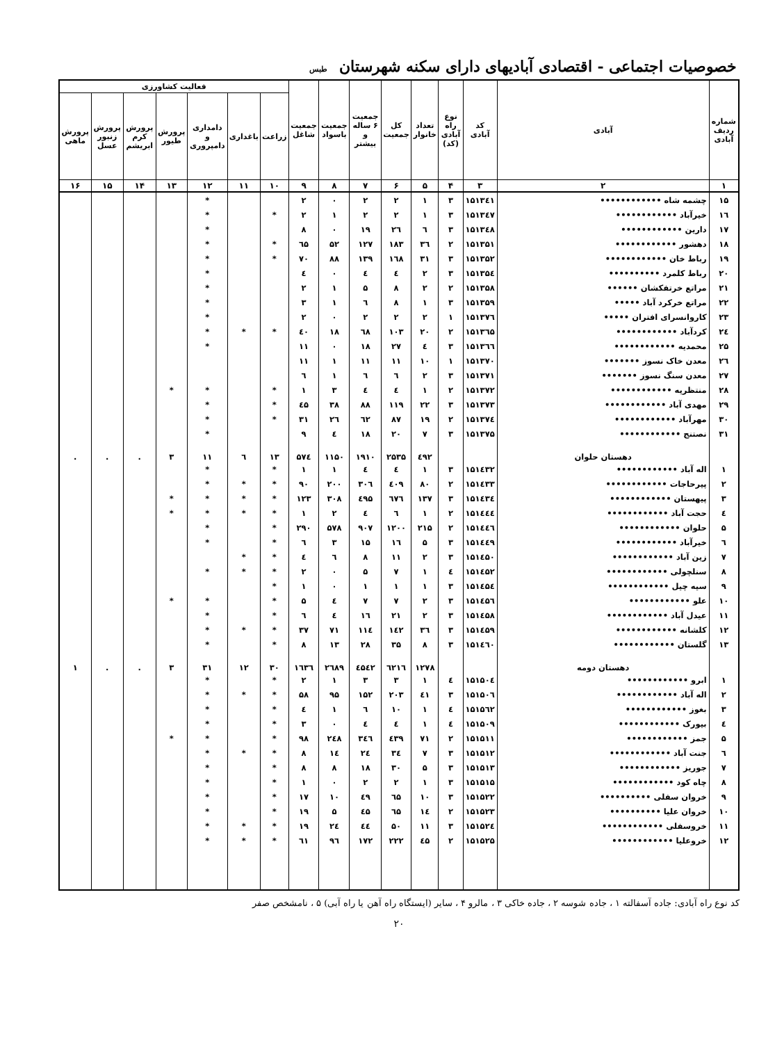خصوصیات اجتماعی - اقتصادی آبادیهای دارای سکنه شهرستان طبس
| شماره ردیف آبادی | آبادی | کد آبادی | نوع راه آبادی (کد) | تعداد خانوار | کل جمعیت | جمعیت ۶ ساله و بیشتر | جمعیت باسواد | جمعیت شاغل | فعالیت کشاورزی | | | | | | |
| --- | --- | --- | --- | --- | --- | --- | --- | --- | --- | --- | --- | --- | --- | --- | --- |
| | | | | | | | | | زراعت | باغداری | دامداری و دامپروری | پرورش طیور | پرورش کرم ابریشم | پرورش زنبور عسل | پرورش ماهی |
| ۱ | ۲ | ۳ | ۴ | ۵ | ۶ | ۷ | ۸ | ۹ | ۱۰ | ۱۱ | ۱۲ | ۱۳ | ۱۴ | ۱۵ | ۱۶ |
| ۱۵ | چشمه شاه •••••••••••• | ۱۵۱۳٤۱ | ۳ | ۱ | ۲ | ۲ | ٠ | ۲ | | | * | | | | |
| ۱٦ | خیرآباد •••••••••••• | ۱۵۱۳٤۷ | ۳ | ۱ | ۲ | ۲ | ۱ | ۲ | * | | * | | | | |
| ۱۷ | دارین •••••••••••• | ۱۵۱۳٤۸ | ۳ | ٦ | ۲٦ | ۱۹ | ٠ | ۸ | | | * | | | | |
| ۱۸ | دهشور •••••••••••• | ۱۵۱۳۵۱ | ۲ | ۳٦ | ۱۸۳ | ۱۲۷ | ۵۲ | ٦۵ | * | | * | | | | |
| ۱۹ | رباط خان •••••••••••• | ۱۵۱۳۵۲ | ۳ | ۳۱ | ۱٦۸ | ۱۳۹ | ۸۸ | ۷٠ | * | | * | | | | |
| ۲٠ | رباط کلمرد •••••••••• | ۱۵۱۳۵٤ | ۳ | ۲ | ٤ | ٤ | ٠ | ٤ | | | * | | | | |
| ۲۱ | مراتع خرتفکشان •••••• | ۱۵۱۳۵۸ | ۲ | ۲ | ۸ | ۵ | ۱ | ۲ | | | * | | | | |
| ۲۲ | مراتع خرکرد آباد ••••• | ۱۵۱۳۵۹ | ۳ | ۱ | ۸ | ٦ | ۱ | ۳ | | | * | | | | |
| ۲۳ | کاروانسرای افتران ••••• | ۱۵۱۳۷٦ | ۱ | ۲ | ۲ | ۲ | ٠ | ۲ | | | * | | | | |
| ۲٤ | کردآباد •••••••••••• | ۱۵۱۳٦۵ | ۲ | ۲٠ | ۱٠۳ | ٦۸ | ۱۸ | ٤٠ | * | * | * | | | | |
| ۲۵ | محمدیه •••••••••••• | ۱۵۱۳٦٦ | ۳ | ٤ | ۲۷ | ۱۸ | ٠ | ۱۱ | | | * | | | | |
| ۲٦ | معدن خاک نسوز ••••••• | ۱۵۱۳۷٠ | ۱ | ۱٠ | ۱۱ | ۱۱ | ۱ | ۱۱ | | | | | | | |
| ۲۷ | معدن سنگ نسوز ••••••• | ۱۵۱۳۷۱ | ۳ | ۲ | ٦ | ٦ | ۱ | ٦ | | | | | | | |
| ۲۸ | منتظریه •••••••••••• | ۱۵۱۳۷۲ | ۲ | ۱ | ٤ | ٤ | ۳ | ۱ | * | | * | * | | | |
| ۲۹ | مهدی آباد •••••••••••• | ۱۵۱۳۷۳ | ۳ | ۲۲ | ۱۱۹ | ۸۸ | ۳۸ | ٤۵ | * | | * | | | | |
| ۳٠ | مهرآباد •••••••••••• | ۱۵۱۳۷٤ | ۲ | ۱۹ | ۸۷ | ٦۲ | ۲٦ | ۳۱ | * | | * | | | | |
| ۳۱ | نصتنج •••••••••••• | ۱۵۱۳۷۵ | ۳ | ۷ | ۲٠ | ۱۸ | ٤ | ۹ | | | * | | | | |
| | دهستان حلوان | | | ٤۹۲ | ۲۵۳۵ | ۱۹۱٠ | ۱۱۵٠ | ۵۷٤ | ۱۳ | ٦ | ۱۱ | ۳ | . | . | . |
| ۱ | اله آباد •••••••••••• | ۱۵۱٤۳۲ | ۳ | ۱ | ٤ | ٤ | ۱ | ۱ | * | | * | | | | |
| ۲ | پیرحاجات •••••••••••• | ۱۵۱٤۳۳ | ۲ | ۸٠ | ٤٠۹ | ۳٠٦ | ۲٠٠ | ۹٠ | * | * | * | | | | |
| ۳ | پیهستان •••••••••••• | ۱۵۱٤۳٤ | ۳ | ۱۳۷ | ٦۷٦ | ٤۹۵ | ۳٠۸ | ۱۲۳ | * | * | * | * | | | |
| ٤ | حجت آباد •••••••••••• | ۱۵۱٤٤٤ | ۲ | ۱ | ٦ | ٤ | ۲ | ۱ | * | * | * | * | | | |
| ۵ | حلوان •••••••••••• | ۱۵۱٤٤٦ | ۲ | ۲۱۵ | ۱۲٠٠ | ۹٠۷ | ۵۷۸ | ۲۹٠ | * | | * | | | | |
| ٦ | خیرآباد •••••••••••• | ۱۵۱٤٤۹ | ۳ | ۵ | ۱٦ | ۱۵ | ۳ | ٦ | * | | * | | | | |
| ۷ | زین آباد •••••••••••• | ۱۵۱٤۵٠ | ۳ | ۲ | ۱۱ | ۸ | ٦ | ٤ | * | * | | | | | |
| ۸ | سنلچولی •••••••••••• | ۱۵۱٤۵۲ | ٤ | ۱ | ۷ | ۵ | ٠ | ۲ | * | * | * | | | | |
| ۹ | سیه چیل •••••••••••• | ۱۵۱٤۵٤ | ۳ | ۱ | ۱ | ۱ | ٠ | ۱ | * | | | | | | |
| ۱٠ | علو •••••••••••• | ۱۵۱٤۵٦ | ۳ | ۲ | ۷ | ۷ | ٤ | ۵ | * | | * | * | | | |
| ۱۱ | عیدل آباد •••••••••••• | ۱۵۱٤۵۸ | ۳ | ۲ | ۲۱ | ۱٦ | ٤ | ٦ | * | | * | | | | |
| ۱۲ | کلشانه •••••••••••• | ۱۵۱٤۵۹ | ۳ | ۳٦ | ۱٤۲ | ۱۱٤ | ۷۱ | ۳۷ | * | * | * | | | | |
| ۱۳ | گلستان •••••••••••• | ۱۵۱٤٦٠ | ۳ | ۸ | ۳۵ | ۲۸ | ۱۳ | ۸ | * | | * | | | | |
| | دهستان دومه | | | ۱۲۷۸ | ٦۲۱٦ | ٤۵٤۲ | ۲٦۸۹ | ۱٦۳٦ | ۳٠ | ۱۲ | ۳۱ | ۳ | . | . | ۱ |
| ۱ | ابرو •••••••••••• | ۱۵۱۵٠٤ | ٤ | ۱ | ۳ | ۳ | ۱ | ۲ | * | | * | | | | |
| ۲ | اله آباد •••••••••••• | ۱۵۱۵٠٦ | ۳ | ٤۱ | ۲٠۳ | ۱۵۲ | ۹۵ | ۵۸ | * | * | * | | | | |
| ۳ | بغوز •••••••••••• | ۱۵۱۵٦۲ | ٤ | ۱ | ۱٠ | ٦ | ۱ | ٤ | * | | * | | | | |
| ٤ | بیورک •••••••••••• | ۱۵۱۵٠۹ | ٤ | ۱ | ٤ | ٤ | ٠ | ۳ | * | | * | | | | |
| ۵ | جمز •••••••••••• | ۱۵۱۵۱۱ | ۲ | ۷۱ | ٤۳۹ | ۳٤٦ | ۲٤۸ | ۹۸ | * | | * | * | | | |
| ٦ | جنت آباد •••••••••••• | ۱۵۱۵۱۲ | ۳ | ۷ | ۳٤ | ۲٤ | ۱٤ | ۸ | * | * | * | | | | |
| ۷ | جوریز •••••••••••• | ۱۵۱۵۱۳ | ۳ | ۵ | ۳٠ | ۱۸ | ۸ | ۸ | * | | * | | | | |
| ۸ | چاه کود •••••••••••• | ۱۵۱۵۱۵ | ۳ | ۱ | ۲ | ۲ | ٠ | ۱ | * | | * | | | | |
| ۹ | خروان سفلی •••••••••• | ۱۵۱۵۲۲ | ۳ | ۱٠ | ٦۵ | ٤۹ | ۱٠ | ۱۷ | * | | * | | | | |
| ۱٠ | خروان علیا •••••••••• | ۱۵۱۵۲۳ | ۲ | ۱٤ | ٦۵ | ٤۵ | ۵ | ۱۹ | * | | * | | | | |
| ۱۱ | خروسفلی •••••••••••• | ۱۵۱۵۲٤ | ۳ | ۱۱ | ۵٠ | ٤٤ | ۲٤ | ۱۹ | * | * | * | | | | |
| ۱۲ | خروعلیا •••••••••••• | ۱۵۱۵۲۵ | ۲ | ٤۵ | ۲۲۲ | ۱۷۲ | ۹٦ | ٦۱ | * | * | * | | | | |
کد نوع راه آبادی: جاده آسفالته ۱ ، جاده شوسه ۲ ، جاده خاکی ۳ ، مالرو ۴ ، سایر (ایستگاه راه آهن یا راه آبی) ۵ ، نامشخص صفر
۲٠